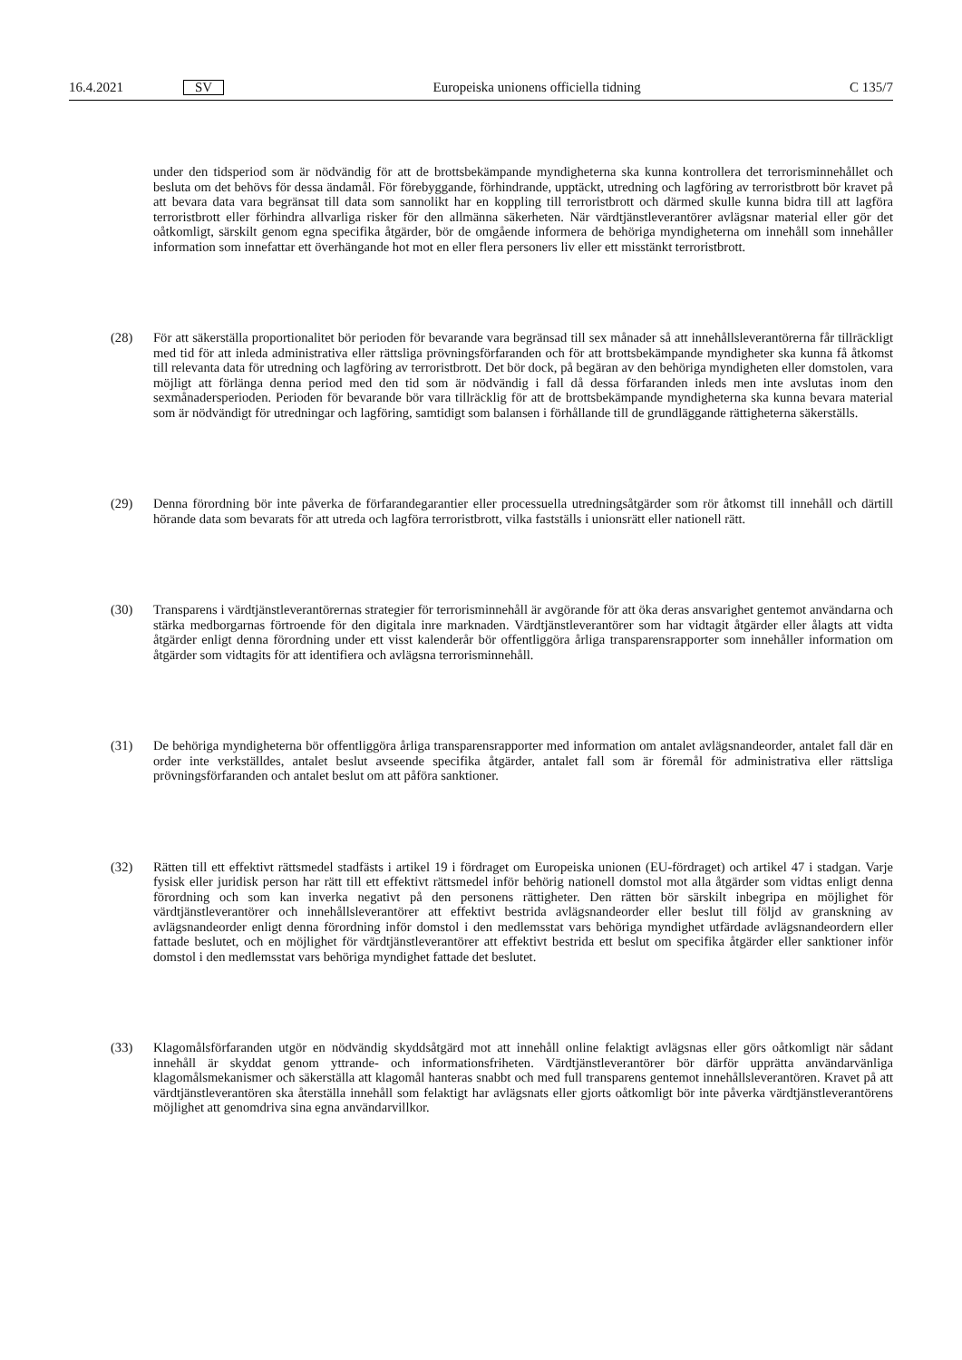16.4.2021 SV Europeiska unionens officiella tidning C 135/7
under den tidsperiod som är nödvändig för att de brottsbekämpande myndigheterna ska kunna kontrollera det terrorisminnehållet och besluta om det behövs för dessa ändamål. För förebyggande, förhindrande, upptäckt, utredning och lagföring av terroristbrott bör kravet på att bevara data vara begränsat till data som sannolikt har en koppling till terroristbrott och därmed skulle kunna bidra till att lagföra terroristbrott eller förhindra allvarliga risker för den allmänna säkerheten. När värdtjänstleverantörer avlägsnar material eller gör det oåtkomligt, särskilt genom egna specifika åtgärder, bör de omgående informera de behöriga myndigheterna om innehåll som innehåller information som innefattar ett överhängande hot mot en eller flera personers liv eller ett misstänkt terroristbrott.
(28) För att säkerställa proportionalitet bör perioden för bevarande vara begränsad till sex månader så att innehållsleve­rantörerna får tillräckligt med tid för att inleda administrativa eller rättsliga prövningsförfaranden och för att brottsbekämpande myndigheter ska kunna få åtkomst till relevanta data för utredning och lagföring av terroristbrott. Det bör dock, på begäran av den behöriga myndigheten eller domstolen, vara möjligt att förlänga denna period med den tid som är nödvändig i fall då dessa förfaranden inleds men inte avslutas inom den sexmånadersperioden. Perioden för bevarande bör vara tillräcklig för att de brottsbekämpande myndigheterna ska kunna bevara material som är nödvändigt för utredningar och lagföring, samtidigt som balansen i förhållande till de grundläggande rättigheterna säkerställs.
(29) Denna förordning bör inte påverka de förfarandegarantier eller processuella utredningsåtgärder som rör åtkomst till innehåll och därtill hörande data som bevarats för att utreda och lagföra terroristbrott, vilka fastställs i unionsrätt eller nationell rätt.
(30) Transparens i värdtjänstleverantörernas strategier för terrorisminnehåll är avgörande för att öka deras ansvarighet gentemot användarna och stärka medborgarnas förtroende för den digitala inre marknaden. Värdtjänstleverantörer som har vidtagit åtgärder eller ålagts att vidta åtgärder enligt denna förordning under ett visst kalenderår bör offentliggöra årliga transparensrapporter som innehåller information om åtgärder som vidtagits för att identifiera och avlägsna terrorisminnehåll.
(31) De behöriga myndigheterna bör offentliggöra årliga transparensrapporter med information om antalet avlägsnandeorder, antalet fall där en order inte verkställdes, antalet beslut avseende specifika åtgärder, antalet fall som är föremål för administrativa eller rättsliga prövningsförfaranden och antalet beslut om att påföra sanktioner.
(32) Rätten till ett effektivt rättsmedel stadfästs i artikel 19 i fördraget om Europeiska unionen (EU-fördraget) och artikel 47 i stadgan. Varje fysisk eller juridisk person har rätt till ett effektivt rättsmedel inför behörig nationell domstol mot alla åtgärder som vidtas enligt denna förordning och som kan inverka negativt på den personens rättigheter. Den rätten bör särskilt inbegripa en möjlighet för värdtjänstleverantörer och innehållsleverantörer att effektivt bestrida avlägsnandeorder eller beslut till följd av granskning av avlägsnandeorder enligt denna förordning inför domstol i den medlemsstat vars behöriga myndighet utfärdade avlägsnandeordern eller fattade beslutet, och en möjlighet för värdtjänstleverantörer att effektivt bestrida ett beslut om specifika åtgärder eller sanktioner inför domstol i den medlemsstat vars behöriga myndighet fattade det beslutet.
(33) Klagomålsförfaranden utgör en nödvändig skyddsåtgärd mot att innehåll online felaktigt avlägsnas eller görs oåtkomligt när sådant innehåll är skyddat genom yttrande- och informationsfriheten. Värdtjänstleverantörer bör därför upprätta användarvänliga klagomålsmekanismer och säkerställa att klagomål hanteras snabbt och med full transparens gentemot innehållsleverantören. Kravet på att värdtjänstleverantören ska återställa innehåll som felaktigt har avlägsnats eller gjorts oåtkomligt bör inte påverka värdtjänstleverantörens möjlighet att genomdriva sina egna användarvillkor.